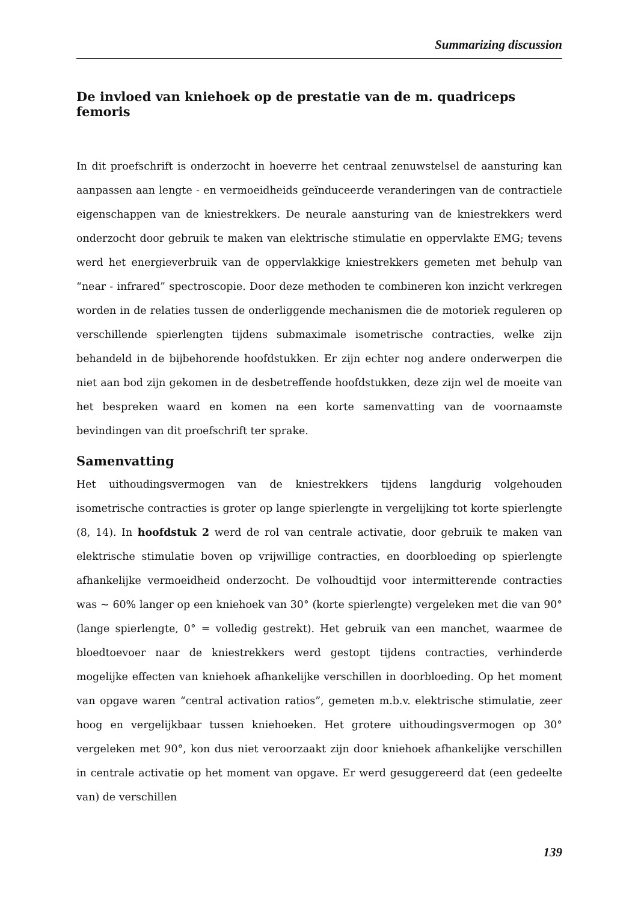Summarizing discussion
De invloed van kniehoek op de prestatie van de m. quadriceps femoris
In dit proefschrift is onderzocht in hoeverre het centraal zenuwstelsel de aansturing kan aanpassen aan lengte - en vermoeidheids geïnduceerde veranderingen van de contractiele eigenschappen van de kniestrekkers. De neurale aansturing van de kniestrekkers werd onderzocht door gebruik te maken van elektrische stimulatie en oppervlakte EMG; tevens werd het energieverbruik van de oppervlakkige kniestrekkers gemeten met behulp van “near - infrared” spectroscopie. Door deze methoden te combineren kon inzicht verkregen worden in de relaties tussen de onderliggende mechanismen die de motoriek reguleren op verschillende spierlengten tijdens submaximale isometrische contracties, welke zijn behandeld in de bijbehorende hoofdstukken. Er zijn echter nog andere onderwerpen die niet aan bod zijn gekomen in de desbetreffende hoofdstukken, deze zijn wel de moeite van het bespreken waard en komen na een korte samenvatting van de voornaamste bevindingen van dit proefschrift ter sprake.
Samenvatting
Het uithoudingsvermogen van de kniestrekkers tijdens langdurig volgehouden isometrische contracties is groter op lange spierlengte in vergelijking tot korte spierlengte (8, 14). In hoofdstuk 2 werd de rol van centrale activatie, door gebruik te maken van elektrische stimulatie boven op vrijwillige contracties, en doorbloeding op spierlengte afhankelijke vermoeidheid onderzocht. De volhoudtijd voor intermitterende contracties was ~ 60% langer op een kniehoek van 30° (korte spierlengte) vergeleken met die van 90° (lange spierlengte, 0° = volledig gestrekt). Het gebruik van een manchet, waarmee de bloedtoevoer naar de kniestrekkers werd gestopt tijdens contracties, verhinderde mogelijke effecten van kniehoek afhankelijke verschillen in doorbloeding. Op het moment van opgave waren “central activation ratios”, gemeten m.b.v. elektrische stimulatie, zeer hoog en vergelijkbaar tussen kniehoeken. Het grotere uithoudingsvermogen op 30° vergeleken met 90°, kon dus niet veroorzaakt zijn door kniehoek afhankelijke verschillen in centrale activatie op het moment van opgave. Er werd gesuggereerd dat (een gedeelte van) de verschillen
139